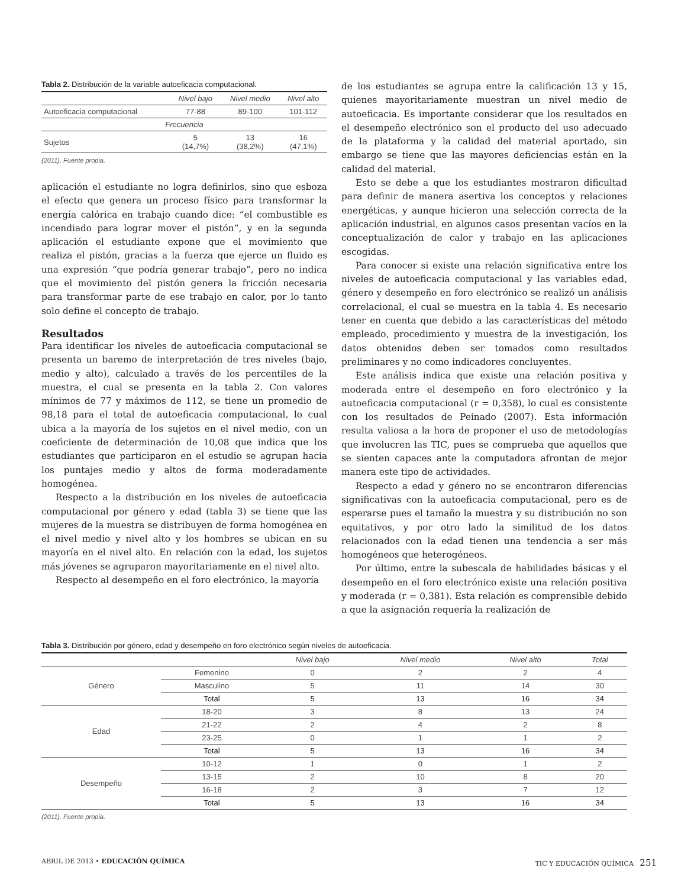Tabla 2. Distribución de la variable autoeficacia computacional.
| | Nivel bajo | Nivel medio | Nivel alto |
| --- | --- | --- | --- |
| Autoeficacia computacional | 77-88 | 89-100 | 101-112 |
| Frecuencia | | | |
| Sujetos | 5 (14,7%) | 13 (38,2%) | 16 (47,1%) |
(2011). Fuente propia.
aplicación el estudiante no logra definirlos, sino que esboza el efecto que genera un proceso físico para transformar la energía calórica en trabajo cuando dice: “el combustible es incendiado para lograr mover el pistón”, y en la segunda aplicación el estudiante expone que el movimiento que realiza el pistón, gracias a la fuerza que ejerce un fluido es una expresión “que podría generar trabajo”, pero no indica que el movimiento del pistón genera la fricción necesaria para transformar parte de ese trabajo en calor, por lo tanto solo define el concepto de trabajo.
Resultados
Para identificar los niveles de autoeficacia computacional se presenta un baremo de interpretación de tres niveles (bajo, medio y alto), calculado a través de los percentiles de la muestra, el cual se presenta en la tabla 2. Con valores mínimos de 77 y máximos de 112, se tiene un promedio de 98,18 para el total de autoeficacia computacional, lo cual ubica a la mayoría de los sujetos en el nivel medio, con un coeficiente de determinación de 10,08 que indica que los estudiantes que participaron en el estudio se agrupan hacia los puntajes medio y altos de forma moderadamente homogénea.
Respecto a la distribución en los niveles de autoeficacia computacional por género y edad (tabla 3) se tiene que las mujeres de la muestra se distribuyen de forma homogénea en el nivel medio y nivel alto y los hombres se ubican en su mayoría en el nivel alto. En relación con la edad, los sujetos más jóvenes se agruparon mayoritariamente en el nivel alto.
Respecto al desempeño en el foro electrónico, la mayoría
de los estudiantes se agrupa entre la calificación 13 y 15, quienes mayoritariamente muestran un nivel medio de autoeficacia. Es importante considerar que los resultados en el desempeño electrónico son el producto del uso adecuado de la plataforma y la calidad del material aportado, sin embargo se tiene que las mayores deficiencias están en la calidad del material.
Esto se debe a que los estudiantes mostraron dificultad para definir de manera asertiva los conceptos y relaciones energéticas, y aunque hicieron una selección correcta de la aplicación industrial, en algunos casos presentan vacíos en la conceptualización de calor y trabajo en las aplicaciones escogidas.
Para conocer si existe una relación significativa entre los niveles de autoeficacia computacional y las variables edad, género y desempeño en foro electrónico se realizó un análisis correlacional, el cual se muestra en la tabla 4. Es necesario tener en cuenta que debido a las características del método empleado, procedimiento y muestra de la investigación, los datos obtenidos deben ser tomados como resultados preliminares y no como indicadores concluyentes.
Este análisis indica que existe una relación positiva y moderada entre el desempeño en foro electrónico y la autoeficacia computacional (r = 0,358), lo cual es consistente con los resultados de Peinado (2007). Esta información resulta valiosa a la hora de proponer el uso de metodologías que involucren las TIC, pues se comprueba que aquellos que se sienten capaces ante la computadora afrontan de mejor manera este tipo de actividades.
Respecto a edad y género no se encontraron diferencias significativas con la autoeficacia computacional, pero es de esperarse pues el tamaño la muestra y su distribución no son equitativos, y por otro lado la similitud de los datos relacionados con la edad tienen una tendencia a ser más homogéneos que heterogéneos.
Por último, entre la subescala de habilidades básicas y el desempeño en el foro electrónico existe una relación positiva y moderada (r = 0,381). Esta relación es comprensible debido a que la asignación requería la realización de
Tabla 3. Distribución por género, edad y desempeño en foro electrónico según niveles de autoeficacia.
| | | Nivel bajo | Nivel medio | Nivel alto | Total |
| --- | --- | --- | --- | --- | --- |
| Género | Femenino | 0 | 2 | 2 | 4 |
| | Masculino | 5 | 11 | 14 | 30 |
| | Total | 5 | 13 | 16 | 34 |
| Edad | 18-20 | 3 | 8 | 13 | 24 |
| | 21-22 | 2 | 4 | 2 | 8 |
| | 23-25 | 0 | 1 | 1 | 2 |
| | Total | 5 | 13 | 16 | 34 |
| Desempeño | 10-12 | 1 | 0 | 1 | 2 |
| | 13-15 | 2 | 10 | 8 | 20 |
| | 16-18 | 2 | 3 | 7 | 12 |
| | Total | 5 | 13 | 16 | 34 |
(2011). Fuente propia.
ABRIL DE 2013 • EDUCACIÓN QUÍMICA TIC Y EDUCACIÓN QUÍMICA 251